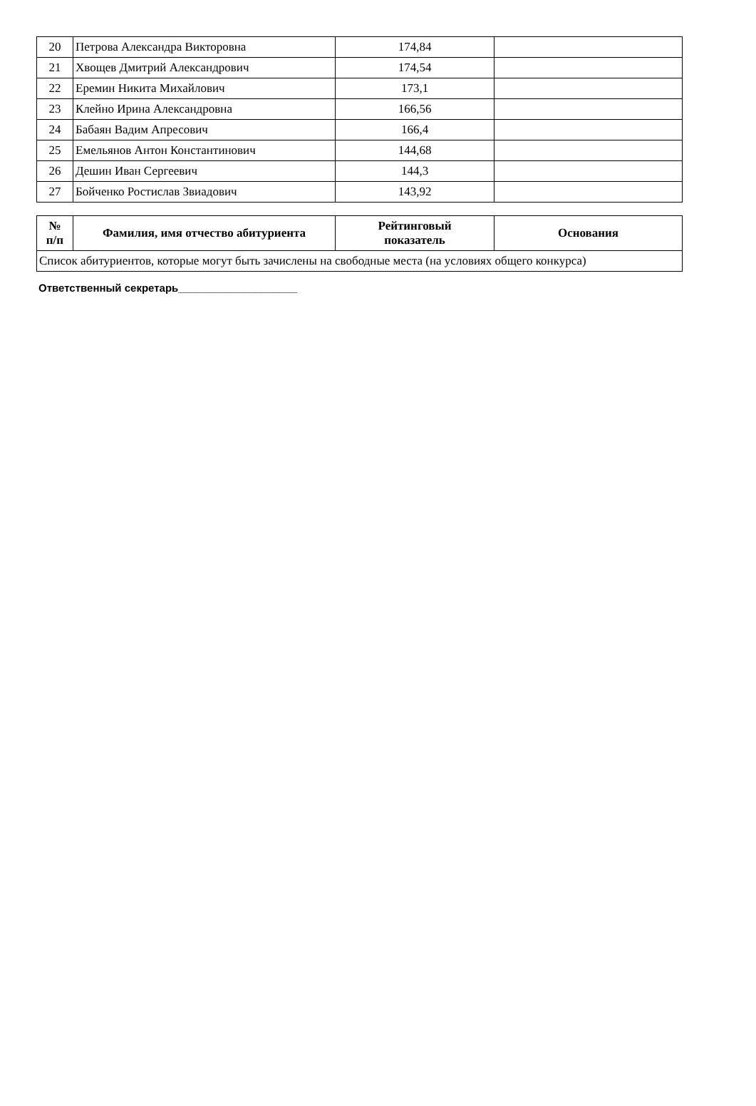| 20 | Петрова Александра Викторовна | 174,84 | |
| 21 | Хвощев Дмитрий Александрович | 174,54 | |
| 22 | Еремин Никита Михайлович | 173,1 | |
| 23 | Клейно Ирина Александровна | 166,56 | |
| 24 | Бабаян Вадим Апресович | 166,4 | |
| 25 | Емельянов Антон Константинович | 144,68 | |
| 26 | Дешин Иван Сергеевич | 144,3 | |
| 27 | Бойченко Ростислав Звиадович | 143,92 | |
| № п/п | Фамилия, имя отчество абитуриента | Рейтинговый показатель | Основания |
| --- | --- | --- | --- |
| Список абитуриентов, которые могут быть зачислены на свободные места (на условиях общего конкурса) | | | |
Ответственный секретарь____________________